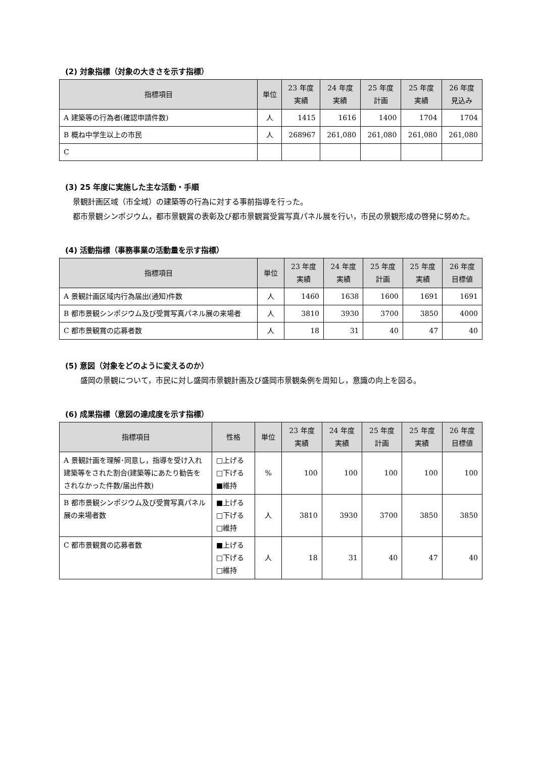(2) 対象指標（対象の大きさを示す指標）
| 指標項目 | 単位 | 23 年度 実績 | 24 年度 実績 | 25 年度 計画 | 25 年度 実績 | 26 年度 見込み |
| --- | --- | --- | --- | --- | --- | --- |
| A 建築等の行為者(確認申請件数) | 人 | 1415 | 1616 | 1400 | 1704 | 1704 |
| B 概ね中学生以上の市民 | 人 | 268967 | 261,080 | 261,080 | 261,080 | 261,080 |
| C | | | | | | |
(3) 25 年度に実施した主な活動・手順
　景観計画区域（市全域）の建築等の行為に対する事前指導を行った。
　都市景観シンポジウム，都市景観賞の表彰及び都市景観賞受賞写真パネル展を行い，市民の景観形成の啓発に努めた。
(4) 活動指標（事務事業の活動量を示す指標）
| 指標項目 | 単位 | 23 年度 実績 | 24 年度 実績 | 25 年度 計画 | 25 年度 実績 | 26 年度 目標値 |
| --- | --- | --- | --- | --- | --- | --- |
| A 景観計画区域内行為届出(通知)件数 | 人 | 1460 | 1638 | 1600 | 1691 | 1691 |
| B 都市景観シンポジウム及び受賞写真パネル展の来場者 | 人 | 3810 | 3930 | 3700 | 3850 | 4000 |
| C 都市景観賞の応募者数 | 人 | 18 | 31 | 40 | 47 | 40 |
(5) 意図（対象をどのように変えるのか）
　　盛岡の景観について，市民に対し盛岡市景観計画及び盛岡市景観条例を周知し，意識の向上を図る。
(6) 成果指標（意図の達成度を示す指標）
| 指標項目 | 性格 | 単位 | 23 年度 実績 | 24 年度 実績 | 25 年度 計画 | 25 年度 実績 | 26 年度 目標値 |
| --- | --- | --- | --- | --- | --- | --- | --- |
| A 景観計画を理解･同意し，指導を受け入れ建築等をされた割合(建築等にあたり勧告をされなかった件数/届出件数) | □上げる □下げる ■維持 | % | 100 | 100 | 100 | 100 | 100 |
| B 都市景観シンポジウム及び受賞写真パネル展の来場者数 | ■上げる □下げる □維持 | 人 | 3810 | 3930 | 3700 | 3850 | 3850 |
| C 都市景観賞の応募者数 | ■上げる □下げる □維持 | 人 | 18 | 31 | 40 | 47 | 40 |